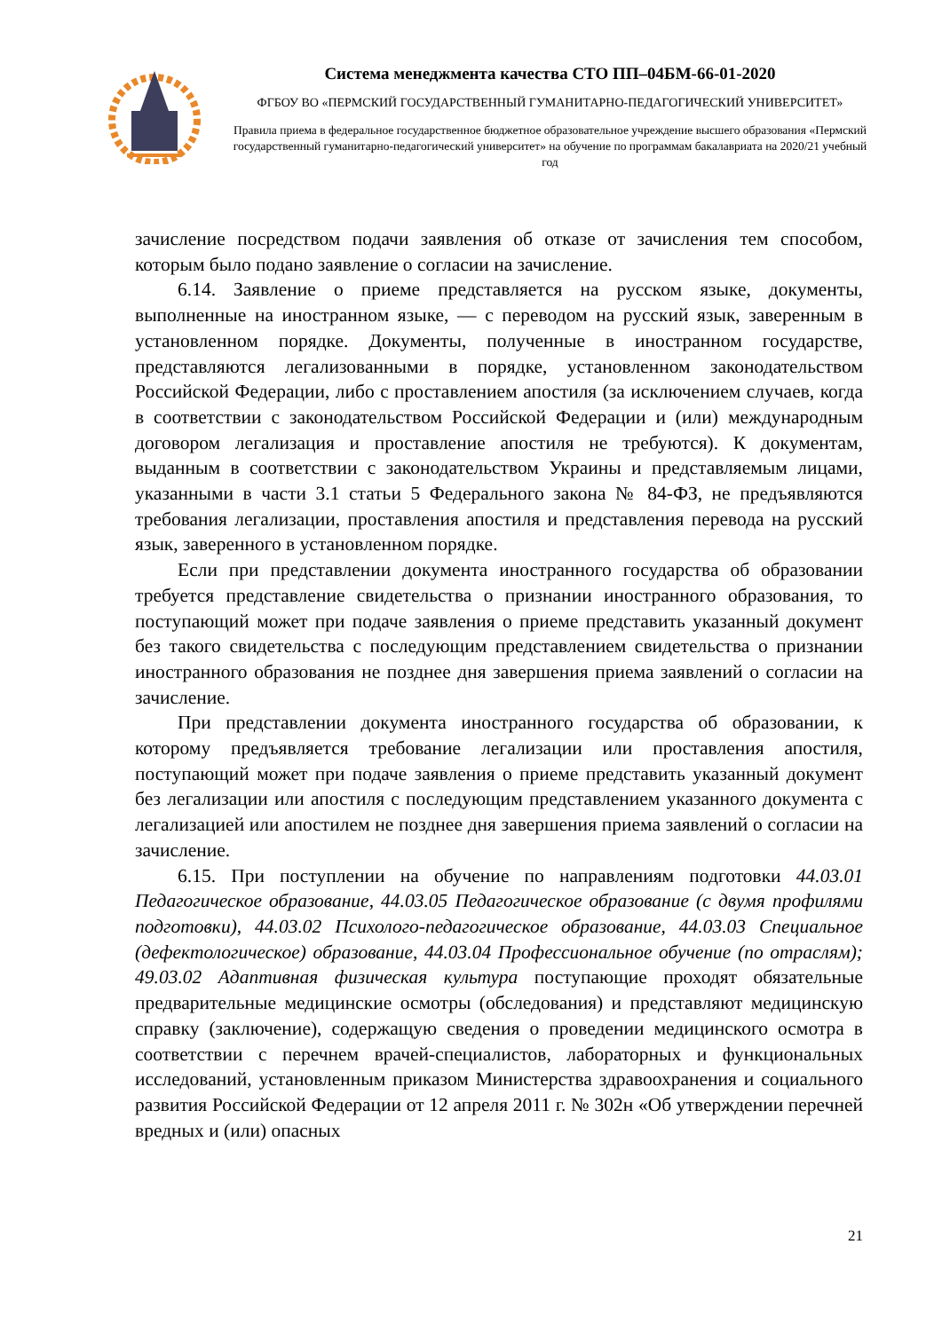Система менеджмента качества СТО ПП–04БМ-66-01-2020
ФГБОУ ВО «ПЕРМСКИЙ ГОСУДАРСТВЕННЫЙ ГУМАНИТАРНО-ПЕДАГОГИЧЕСКИЙ УНИВЕРСИТЕТ»
Правила приема в федеральное государственное бюджетное образовательное учреждение высшего образования «Пермский государственный гуманитарно-педагогический университет» на обучение по программам бакалавриата на 2020/21 учебный год
зачисление посредством подачи заявления об отказе от зачисления тем способом, которым было подано заявление о согласии на зачисление.
6.14. Заявление о приеме представляется на русском языке, документы, выполненные на иностранном языке, — с переводом на русский язык, заверенным в установленном порядке. Документы, полученные в иностранном государстве, представляются легализованными в порядке, установленном законодательством Российской Федерации, либо с проставлением апостиля (за исключением случаев, когда в соответствии с законодательством Российской Федерации и (или) международным договором легализация и проставление апостиля не требуются). К документам, выданным в соответствии с законодательством Украины и представляемым лицами, указанными в части 3.1 статьи 5 Федерального закона № 84-ФЗ, не предъявляются требования легализации, проставления апостиля и представления перевода на русский язык, заверенного в установленном порядке.
Если при представлении документа иностранного государства об образовании требуется представление свидетельства о признании иностранного образования, то поступающий может при подаче заявления о приеме представить указанный документ без такого свидетельства с последующим представлением свидетельства о признании иностранного образования не позднее дня завершения приема заявлений о согласии на зачисление.
При представлении документа иностранного государства об образовании, к которому предъявляется требование легализации или проставления апостиля, поступающий может при подаче заявления о приеме представить указанный документ без легализации или апостиля с последующим представлением указанного документа с легализацией или апостилем не позднее дня завершения приема заявлений о согласии на зачисление.
6.15. При поступлении на обучение по направлениям подготовки 44.03.01 Педагогическое образование, 44.03.05 Педагогическое образование (с двумя профилями подготовки), 44.03.02 Психолого-педагогическое образование, 44.03.03 Специальное (дефектологическое) образование, 44.03.04 Профессиональное обучение (по отраслям); 49.03.02 Адаптивная физическая культура поступающие проходят обязательные предварительные медицинские осмотры (обследования) и представляют медицинскую справку (заключение), содержащую сведения о проведении медицинского осмотра в соответствии с перечнем врачей-специалистов, лабораторных и функциональных исследований, установленным приказом Министерства здравоохранения и социального развития Российской Федерации от 12 апреля 2011 г. № 302н «Об утверждении перечней вредных и (или) опасных
21